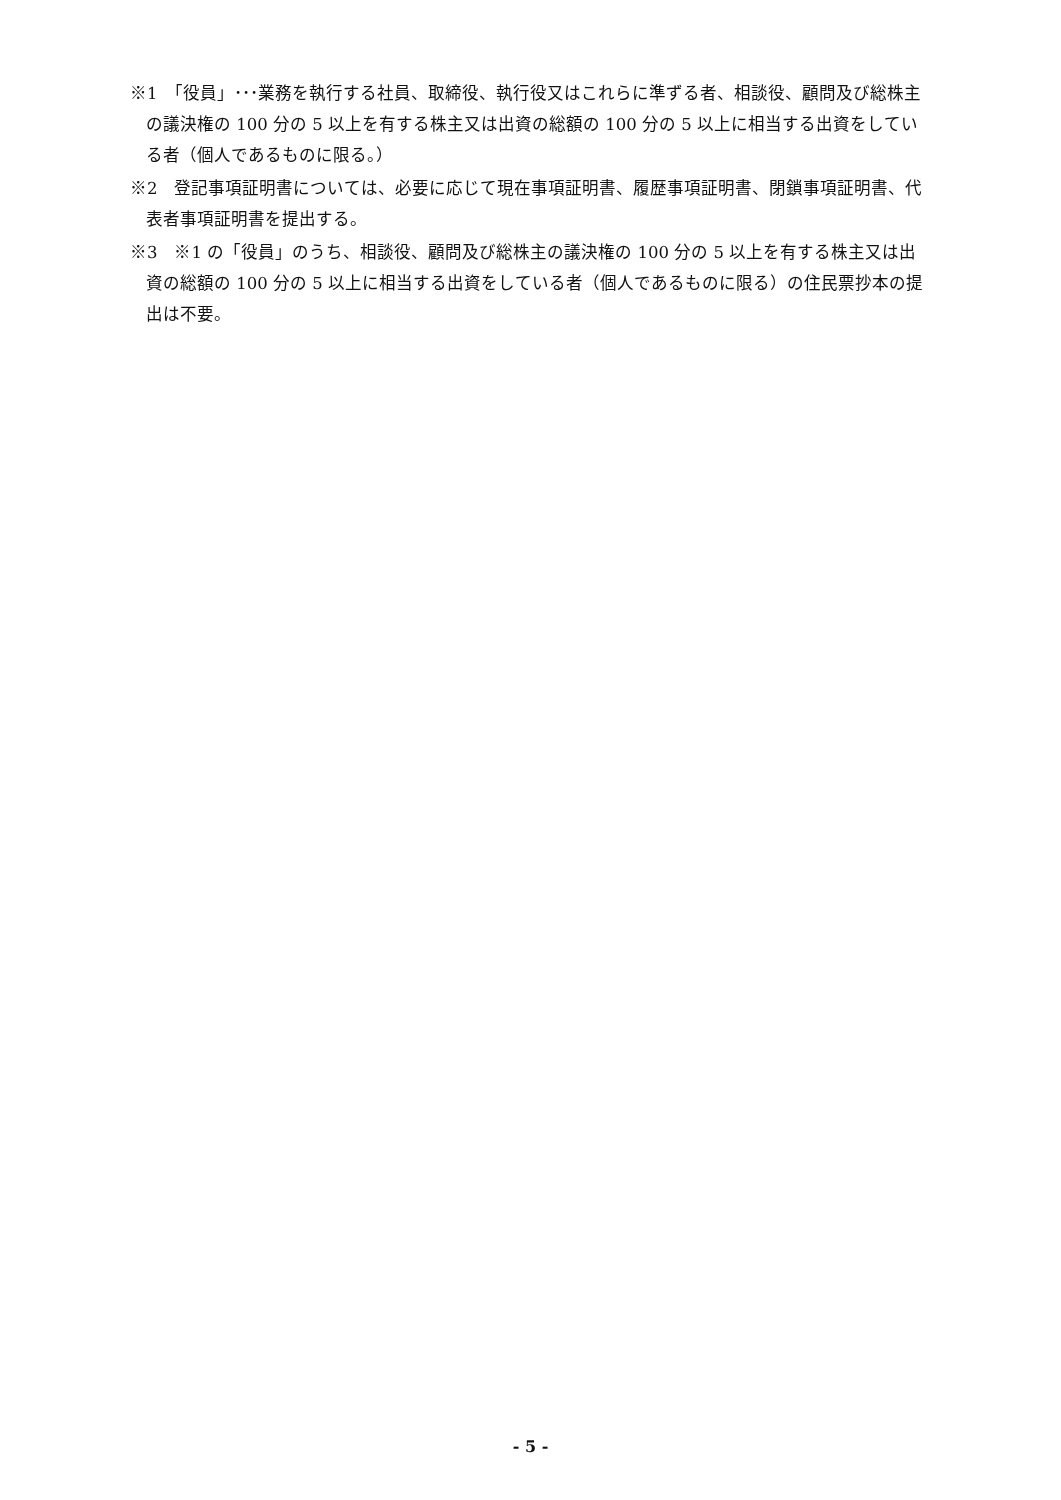※1　「役員」･･･業務を執行する社員、取締役、執行役又はこれらに準ずる者、相談役、顧問及び総株主の議決権の 100 分の 5 以上を有する株主又は出資の総額の 100 分の 5 以上に相当する出資をしている者（個人であるものに限る。）
※2　登記事項証明書については、必要に応じて現在事項証明書、履歴事項証明書、閉鎖事項証明書、代表者事項証明書を提出する。
※3　※1 の「役員」のうち、相談役、顧問及び総株主の議決権の 100 分の 5 以上を有する株主又は出資の総額の 100 分の 5 以上に相当する出資をしている者（個人であるものに限る）の住民票抄本の提出は不要。
- 5 -